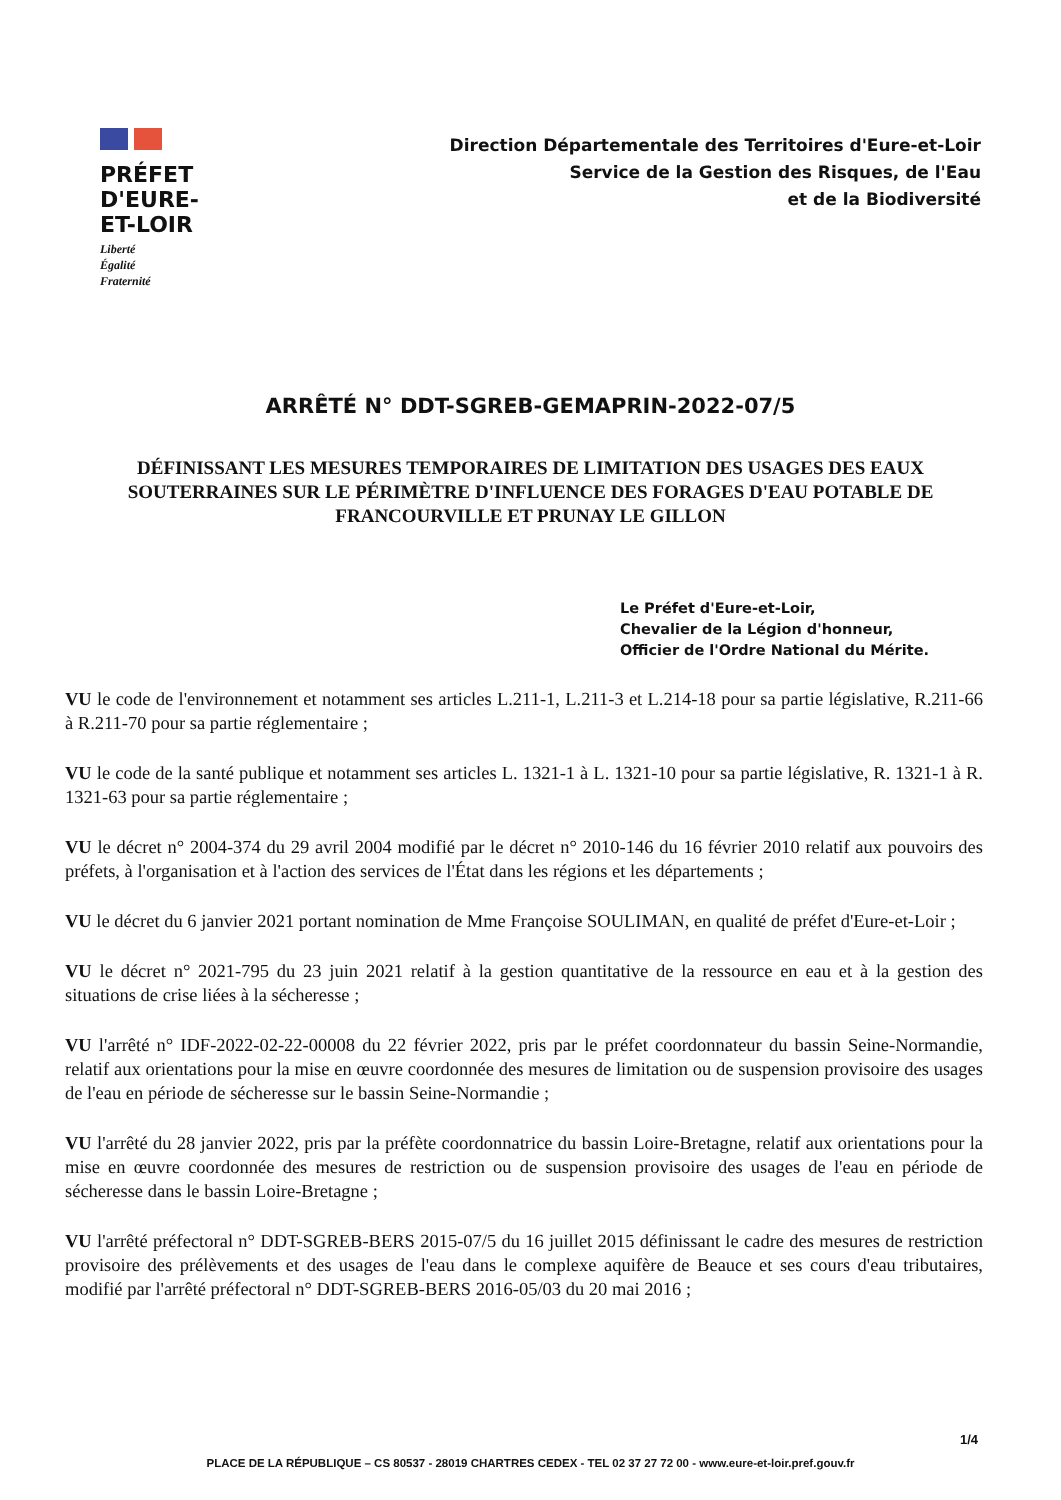PRÉFET
D'EURE-
ET-LOIR
Liberté
Égalité
Fraternité
Direction Départementale des Territoires d'Eure-et-Loir
Service de la Gestion des Risques, de l'Eau
et de la Biodiversité
ARRÊTÉ N° DDT-SGREB-GEMAPRIN-2022-07/5
DÉFINISSANT LES MESURES TEMPORAIRES DE LIMITATION DES USAGES DES EAUX SOUTERRAINES SUR LE PÉRIMÈTRE D'INFLUENCE DES FORAGES D'EAU POTABLE DE FRANCOURVILLE ET PRUNAY LE GILLON
Le Préfet d'Eure-et-Loir,
Chevalier de la Légion d'honneur,
Officier de l'Ordre National du Mérite.
VU le code de l'environnement et notamment ses articles L.211-1, L.211-3 et L.214-18 pour sa partie législative, R.211-66 à R.211-70 pour sa partie réglementaire ;
VU le code de la santé publique et notamment ses articles L. 1321-1 à L. 1321-10 pour sa partie législative, R. 1321-1 à R. 1321-63 pour sa partie réglementaire ;
VU le décret n° 2004-374 du 29 avril 2004 modifié par le décret n° 2010-146 du 16 février 2010 relatif aux pouvoirs des préfets, à l'organisation et à l'action des services de l'État dans les régions et les départements ;
VU le décret du 6 janvier 2021 portant nomination de Mme Françoise SOULIMAN, en qualité de préfet d'Eure-et-Loir ;
VU le décret n° 2021-795 du 23 juin 2021 relatif à la gestion quantitative de la ressource en eau et à la gestion des situations de crise liées à la sécheresse ;
VU l'arrêté n° IDF-2022-02-22-00008 du 22 février 2022, pris par le préfet coordonnateur du bassin Seine-Normandie, relatif aux orientations pour la mise en œuvre coordonnée des mesures de limitation ou de suspension provisoire des usages de l'eau en période de sécheresse sur le bassin Seine-Normandie ;
VU l'arrêté du 28 janvier 2022, pris par la préfète coordonnatrice du bassin Loire-Bretagne, relatif aux orientations pour la mise en œuvre coordonnée des mesures de restriction ou de suspension provisoire des usages de l'eau en période de sécheresse dans le bassin Loire-Bretagne ;
VU l'arrêté préfectoral n° DDT-SGREB-BERS 2015-07/5 du 16 juillet 2015 définissant le cadre des mesures de restriction provisoire des prélèvements et des usages de l'eau dans le complexe aquifère de Beauce et ses cours d'eau tributaires, modifié par l'arrêté préfectoral n° DDT-SGREB-BERS 2016-05/03 du 20 mai 2016 ;
1/4
PLACE DE LA RÉPUBLIQUE – CS 80537 - 28019 CHARTRES CEDEX - TEL 02 37 27 72 00 - www.eure-et-loir.pref.gouv.fr